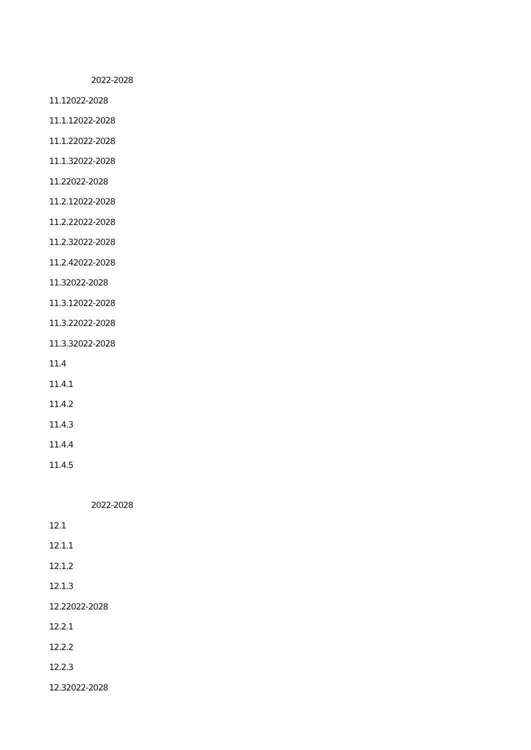2022-2028
11.12022-2028
11.1.12022-2028
11.1.22022-2028
11.1.32022-2028
11.22022-2028
11.2.12022-2028
11.2.22022-2028
11.2.32022-2028
11.2.42022-2028
11.32022-2028
11.3.12022-2028
11.3.22022-2028
11.3.32022-2028
11.4
11.4.1
11.4.2
11.4.3
11.4.4
11.4.5
2022-2028
12.1
12.1.1
12.1.2
12.1.3
12.22022-2028
12.2.1
12.2.2
12.2.3
12.32022-2028